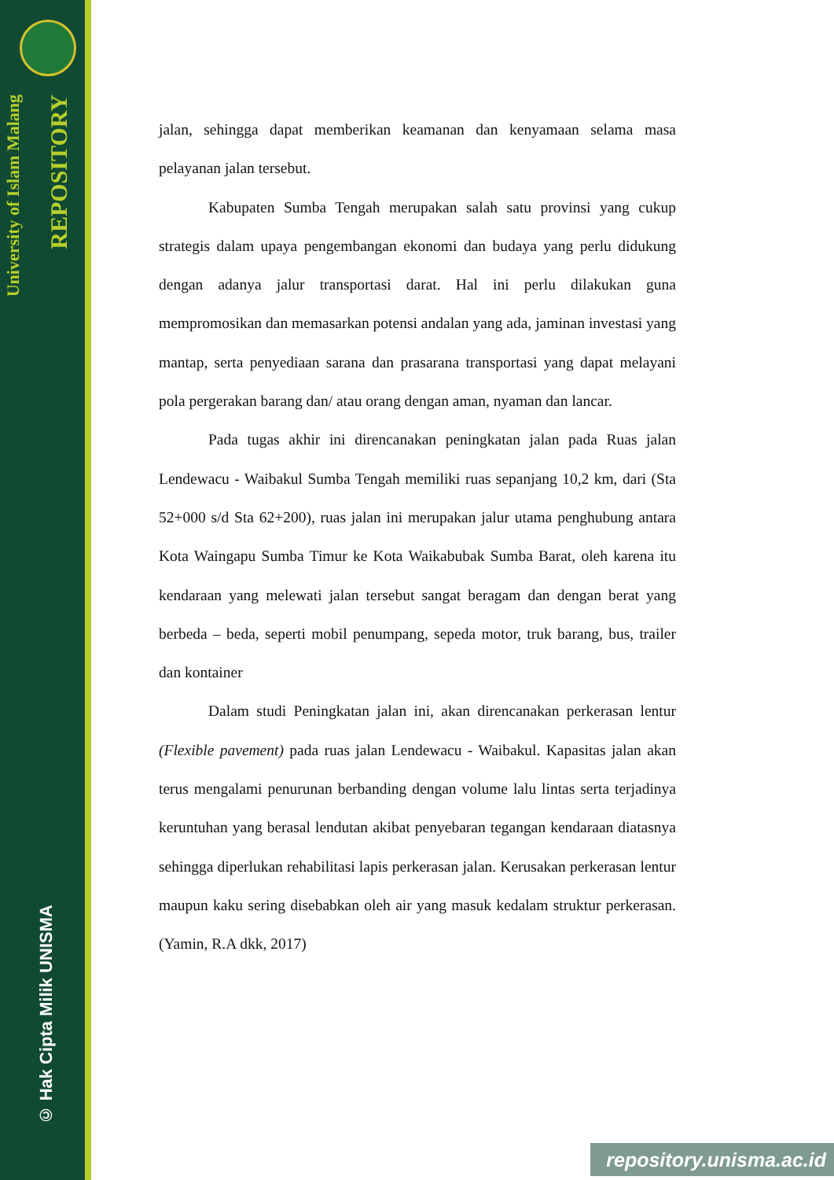University of Islam Malang
REPOSITORY
© Hak Cipta Milik UNISMA
jalan, sehingga dapat memberikan keamanan dan kenyamaan selama masa pelayanan jalan tersebut.
Kabupaten Sumba Tengah merupakan salah satu provinsi yang cukup strategis dalam upaya pengembangan ekonomi dan budaya yang perlu didukung dengan adanya jalur transportasi darat. Hal ini perlu dilakukan guna mempromosikan dan memasarkan potensi andalan yang ada, jaminan investasi yang mantap, serta penyediaan sarana dan prasarana transportasi yang dapat melayani pola pergerakan barang dan/ atau orang dengan aman, nyaman dan lancar.
Pada tugas akhir ini direncanakan peningkatan jalan pada Ruas jalan Lendewacu - Waibakul Sumba Tengah memiliki ruas sepanjang 10,2 km, dari (Sta 52+000 s/d Sta 62+200), ruas jalan ini merupakan jalur utama penghubung antara Kota Waingapu Sumba Timur ke Kota Waikabubak Sumba Barat, oleh karena itu kendaraan yang melewati jalan tersebut sangat beragam dan dengan berat yang berbeda – beda, seperti mobil penumpang, sepeda motor, truk barang, bus, trailer dan kontainer
Dalam studi Peningkatan jalan ini, akan direncanakan perkerasan lentur (Flexible pavement) pada ruas jalan Lendewacu - Waibakul. Kapasitas jalan akan terus mengalami penurunan berbanding dengan volume lalu lintas serta terjadinya keruntuhan yang berasal lendutan akibat penyebaran tegangan kendaraan diatasnya sehingga diperlukan rehabilitasi lapis perkerasan jalan. Kerusakan perkerasan lentur maupun kaku sering disebabkan oleh air yang masuk kedalam struktur perkerasan. (Yamin, R.A dkk, 2017)
repository.unisma.ac.id